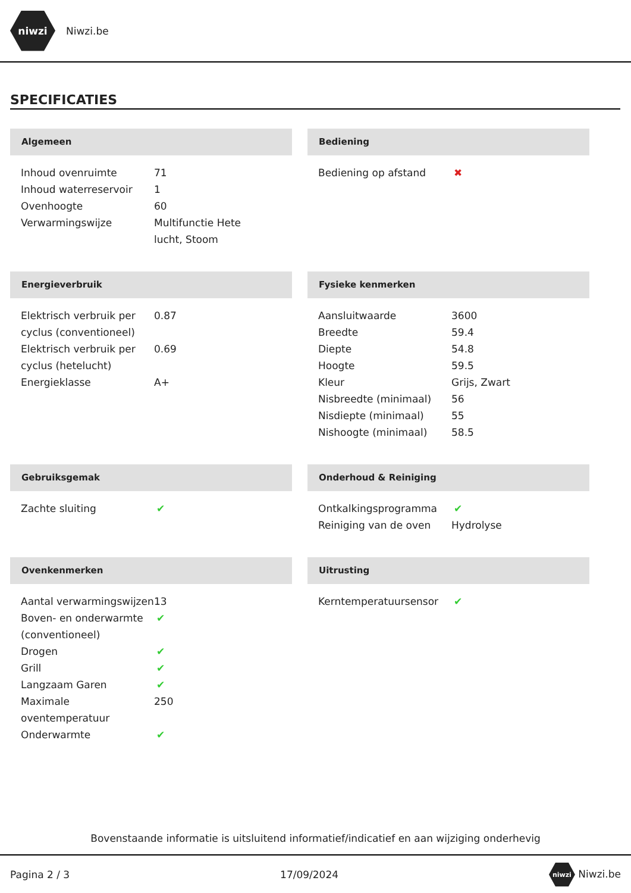niwzi
Niwzi.be
SPECIFICATIES
Algemeen
| Inhoud ovenruimte | 71 |
| Inhoud waterreservoir | 1 |
| Ovenhoogte | 60 |
| Verwarmingswijze | Multifunctie Hete lucht, Stoom |
Bediening
| Bediening op afstand | ✖ |
Energieverbruik
| Elektrisch verbruik per cyclus (conventioneel) | 0.87 |
| Elektrisch verbruik per cyclus (hetelucht) | 0.69 |
| Energieklasse | A+ |
Fysieke kenmerken
| Aansluitwaarde | 3600 |
| Breedte | 59.4 |
| Diepte | 54.8 |
| Hoogte | 59.5 |
| Kleur | Grijs, Zwart |
| Nisbreedte (minimaal) | 56 |
| Nisdiepte (minimaal) | 55 |
| Nishoogte (minimaal) | 58.5 |
Gebruiksgemak
| Zachte sluiting | ✔ |
Onderhoud & Reiniging
| Ontkalkingsprogramma | ✔ |
| Reiniging van de oven | Hydrolyse |
Ovenkenmerken
| Aantal verwarmingswijzen | 13 |
| Boven- en onderwarmte (conventioneel) | ✔ |
| Drogen | ✔ |
| Grill | ✔ |
| Langzaam Garen | ✔ |
| Maximale oventemperatuur | 250 |
| Onderwarmte | ✔ |
Uitrusting
| Kerntemperatuursensor | ✔ |
Bovenstaande informatie is uitsluitend informatief/indicatief en aan wijziging onderhevig
Pagina 2 / 3 17/09/2024 niwzi Niwzi.be